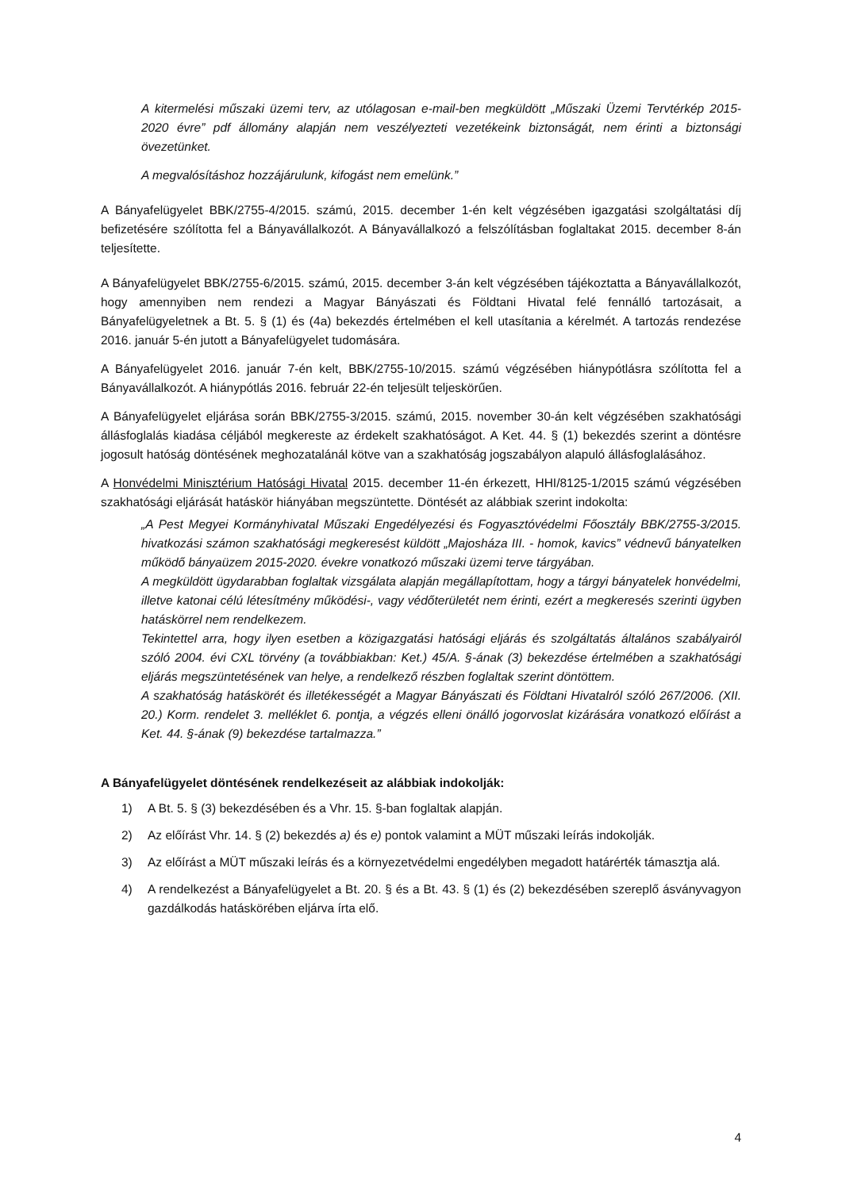A kitermelési műszaki üzemi terv, az utólagosan e-mail-ben megküldött „Műszaki Üzemi Tervtérkép 2015-2020 évre” pdf állomány alapján nem veszélyezteti vezetékeink biztonságát, nem érinti a biztonsági övezetünket.
A megvalósításhoz hozzájárulunk, kifogást nem emelünk.”
A Bányafelügyelet BBK/2755-4/2015. számú, 2015. december 1-én kelt végzésében igazgatási szolgáltatási díj befizetésére szólította fel a Bányavállalkozót. A Bányavállalkozó a felszólításban foglaltakat 2015. december 8-án teljesítette.
A Bányafelügyelet BBK/2755-6/2015. számú, 2015. december 3-án kelt végzésében tájékoztatta a Bányavállalkozót, hogy amennyiben nem rendezi a Magyar Bányászati és Földtani Hivatal felé fennálló tartozásait, a Bányafelügyeletnek a Bt. 5. § (1) és (4a) bekezdés értelmében el kell utasítania a kérelmét. A tartozás rendezése 2016. január 5-én jutott a Bányafelügyelet tudomására.
A Bányafelügyelet 2016. január 7-én kelt, BBK/2755-10/2015. számú végzésében hiánypótlásra szólította fel a Bányavállalkozót. A hiánypótlás 2016. február 22-én teljesült teljeskörűen.
A Bányafelügyelet eljárása során BBK/2755-3/2015. számú, 2015. november 30-án kelt végzésében szakhatósági állásfoglalás kiadása céljából megkereste az érdekelt szakhatóságot. A Ket. 44. § (1) bekezdés szerint a döntésre jogosult hatóság döntésének meghozatalánál kötve van a szakhatóság jogszabályon alapuló állásfoglalásához.
A Honvédelmi Minisztérium Hatósági Hivatal 2015. december 11-én érkezett, HHI/8125-1/2015 számú végzésében szakhatósági eljárását hatáskör hiányában megszüntette. Döntését az alábbiak szerint indokolta:
„A Pest Megyei Kormányhivatal Műszaki Engedélyezési és Fogyasztóvédelmi Főosztály BBK/2755-3/2015. hivatkozási számon szakhatósági megkeresést küldött „Majosháza III. - homok, kavics” védnevű bányatelken működő bányaüzem 2015-2020. évekre vonatkozó műszaki üzemi terve tárgyában.
A megküldött ügydarabban foglaltak vizsgálata alapján megállapítottam, hogy a tárgyi bányatelek honvédelmi, illetve katonai célú létesítmény működési-, vagy védőterületét nem érinti, ezért a megkeresés szerinti ügyben hatáskörrel nem rendelkezem.
Tekintettel arra, hogy ilyen esetben a közigazgatási hatósági eljárás és szolgáltatás általános szabályairól szóló 2004. évi CXL törvény (a továbbiakban: Ket.) 45/A. §-ának (3) bekezdése értelmében a szakhatósági eljárás megszüntetésének van helye, a rendelkező részben foglaltak szerint döntöttem.
A szakhatóság hatáskörét és illetékességét a Magyar Bányászati és Földtani Hivatalról szóló 267/2006. (XII. 20.) Korm. rendelet 3. melléklet 6. pontja, a végzés elleni önálló jogorvoslat kizárására vonatkozó előírást a Ket. 44. §-ának (9) bekezdése tartalmazza.”
A Bányafelügyelet döntésének rendelkezéseit az alábbiak indokolják:
1) A Bt. 5. § (3) bekezdésében és a Vhr. 15. §-ban foglaltak alapján.
2) Az előírást Vhr. 14. § (2) bekezdés a) és e) pontok valamint a MÜT műszaki leírás indokolják.
3) Az előírást a MÜT műszaki leírás és a környezetvédelmi engedélyben megadott határérték támasztja alá.
4) A rendelkezést a Bányafelügyelet a Bt. 20. § és a Bt. 43. § (1) és (2) bekezdésében szereplő ásványvagyon gazdálkodás hatáskörében eljárva írta elő.
4